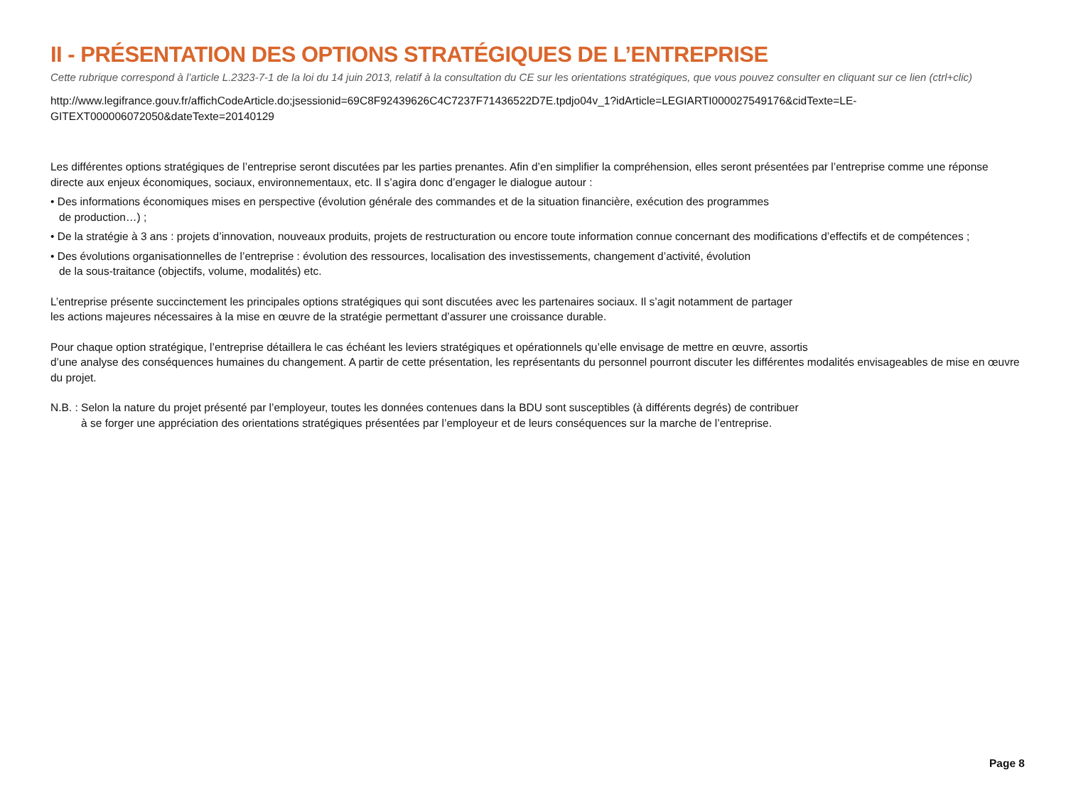II - PRÉSENTATION DES OPTIONS STRATÉGIQUES DE L’ENTREPRISE
Cette rubrique correspond à l’article L.2323-7-1 de la loi du 14 juin 2013, relatif à la consultation du CE sur les orientations stratégiques, que vous pouvez consulter en cliquant sur ce lien (ctrl+clic)
http://www.legifrance.gouv.fr/affichCodeArticle.do;jsessionid=69C8F92439626C4C7237F71436522D7E.tpdjo04v_1?idArticle=LEGIARTI000027549176&cidTexte=LE-
GITEXT000006072050&dateTexte=20140129
Les différentes options stratégiques de l’entreprise seront discutées par les parties prenantes. Afin d’en simplifier la compréhension, elles seront présentées par l’entreprise comme une réponse directe aux enjeux économiques, sociaux, environnementaux, etc. Il s’agira donc d’engager le dialogue autour :
• Des informations économiques mises en perspective (évolution générale des commandes et de la situation financière, exécution des programmes
de production…) ;
• De la stratégie à 3 ans : projets d’innovation, nouveaux produits, projets de restructuration ou encore toute information connue concernant des modifications d’effectifs et de compétences ;
• Des évolutions organisationnelles de l’entreprise : évolution des ressources, localisation des investissements, changement d’activité, évolution
de la sous-traitance (objectifs, volume, modalités) etc.
L’entreprise présente succinctement les principales options stratégiques qui sont discutées avec les partenaires sociaux. Il s’agit notamment de partager
les actions majeures nécessaires à la mise en œuvre de la stratégie permettant d’assurer une croissance durable.
Pour chaque option stratégique, l’entreprise détaillera le cas échéant les leviers stratégiques et opérationnels qu’elle envisage de mettre en œuvre, assortis
d’une analyse des conséquences humaines du changement. A partir de cette présentation, les représentants du personnel pourront discuter les différentes modalités envisageables de mise en œuvre du projet.
N.B. : Selon la nature du projet présenté par l’employeur, toutes les données contenues dans la BDU sont susceptibles (à différents degrés) de contribuer
à se forger une appréciation des orientations stratégiques présentées par l’employeur et de leurs conséquences sur la marche de l’entreprise.
Page 8